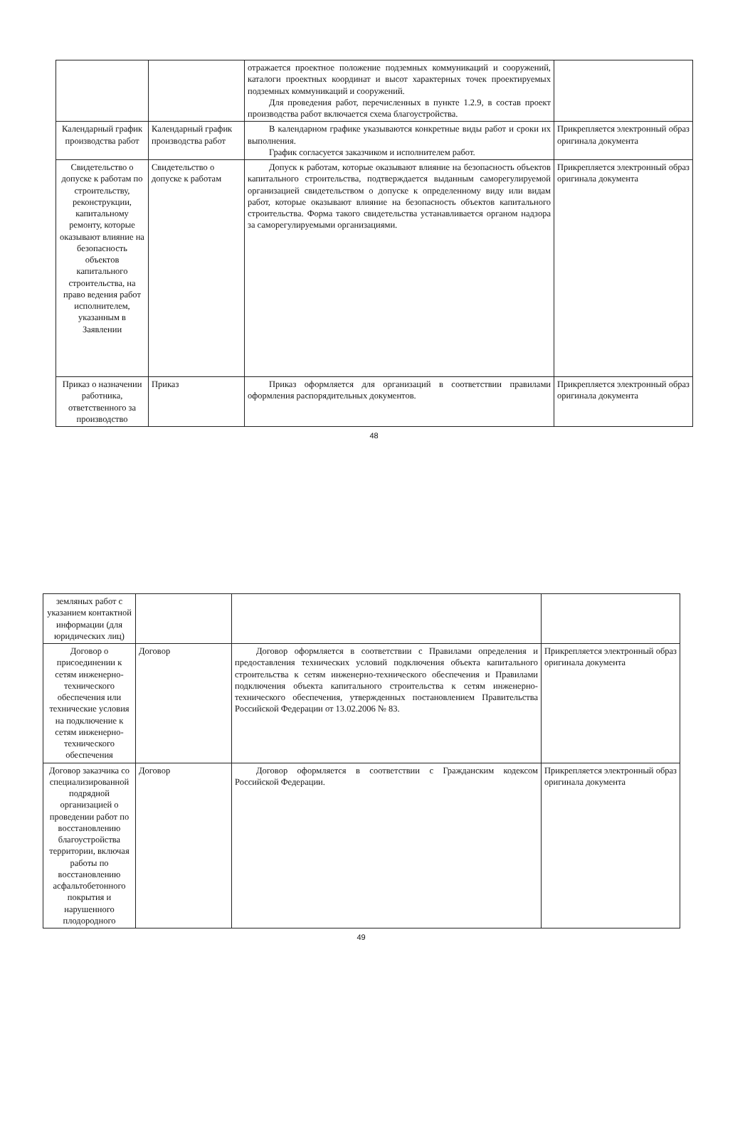| | | отражается проектное положение подземных коммуникаций и сооружений, каталоги проектных координат и высот характерных точек проектируемых подземных коммуникаций и сооружений. Для проведения работ, перечисленных в пункте 1.2.9, в состав проект производства работ включается схема благоустройства. | |
| Календарный график производства работ | Календарный график производства работ | В календарном графике указываются конкретные виды работ и сроки их выполнения. График согласуется заказчиком и исполнителем работ. | Прикрепляется электронный образ оригинала документа |
| Свидетельство о допуске к работам по строительству, реконструкции, капитальному ремонту, которые оказывают влияние на безопасность объектов капитального строительства, на право ведения работ исполнителем, указанным в Заявлении | Свидетельство о допуске к работам | Допуск к работам, которые оказывают влияние на безопасность объектов капитального строительства, подтверждается выданным саморегулируемой организацией свидетельством о допуске к определенному виду или видам работ, которые оказывают влияние на безопасность объектов капитального строительства. Форма такого свидетельства устанавливается органом надзора за саморегулируемыми организациями. | Прикрепляется электронный образ оригинала документа |
| Приказ о назначении работника, ответственного за производство | Приказ | Приказ оформляется для организаций в соответствии правилами оформления распорядительных документов. | Прикрепляется электронный образ оригинала документа |
48
| земляных работ с указанием контактной информации (для юридических лиц) | | | |
| Договор о присоединении к сетям инженерно-технического обеспечения или технические условия на подключение к сетям инженерно-технического обеспечения | Договор | Договор оформляется в соответствии с Правилами определения и предоставления технических условий подключения объекта капитального строительства к сетям инженерно-технического обеспечения и Правилами подключения объекта капитального строительства к сетям инженерно-технического обеспечения, утвержденных постановлением Правительства Российской Федерации от 13.02.2006 № 83. | Прикрепляется электронный образ оригинала документа |
| Договор заказчика со специализированной подрядной организацией о проведении работ по восстановлению благоустройства территории, включая работы по восстановлению асфальтобетонного покрытия и нарушенного плодородного | Договор | Договор оформляется в соответствии с Гражданским кодексом Российской Федерации. | Прикрепляется электронный образ оригинала документа |
49